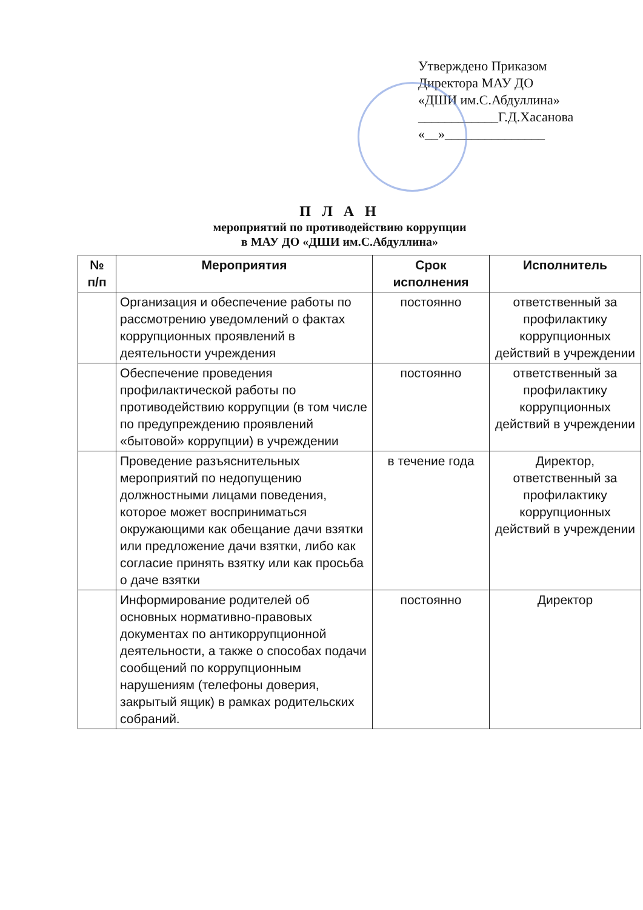Утверждено Приказом
Директора МАУ ДО
«ДШИ им.С.Абдуллина»
____________Г.Д.Хасанова
«__»_______________
П Л А Н
мероприятий по противодействию коррупции
в МАУ ДО «ДШИ им.С.Абдуллина»
| № п/п | Мероприятия | Срок исполнения | Исполнитель |
| --- | --- | --- | --- |
| | Организация и обеспечение работы по рассмотрению уведомлений о фактах коррупционных проявлений в деятельности учреждения | постоянно | ответственный за профилактику коррупционных действий в учреждении |
| | Обеспечение проведения профилактической работы по противодействию коррупции (в том числе по предупреждению проявлений «бытовой» коррупции) в учреждении | постоянно | ответственный за профилактику коррупционных действий в учреждении |
| | Проведение разъяснительных мероприятий по недопущению должностными лицами поведения, которое может восприниматься окружающими как обещание дачи взятки или предложение дачи взятки, либо как согласие принять взятку или как просьба о даче взятки | в течение года | Директор, ответственный за профилактику коррупционных действий в учреждении |
| | Информирование родителей об основных нормативно-правовых документах по антикоррупционной деятельности, а также о способах подачи сообщений по коррупционным нарушениям (телефоны доверия, закрытый ящик) в рамках родительских собраний. | постоянно | Директор |